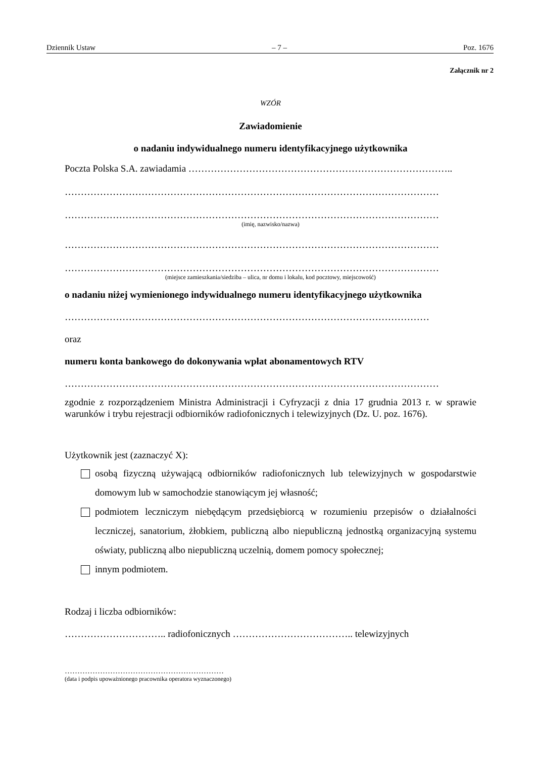Dziennik Ustaw – 7 – Poz. 1676
Załącznik nr 2
WZÓR
Zawiadomienie
o nadaniu indywidualnego numeru identyfikacyjnego użytkownika
Poczta Polska S.A. zawiadamia ………………………………………………………………………..
………………………………………………………………………………………………………
………………………………………………………………………………………………………
(imię, nazwisko/nazwa)
………………………………………………………………………………………………………
………………………………………………………………………………………………………
(miejsce zamieszkania/siedziba – ulica, nr domu i lokalu, kod pocztowy, miejscowość)
o nadaniu niżej wymienionego indywidualnego numeru identyfikacyjnego użytkownika
……………………………………………………………………………………………………
oraz
numeru konta bankowego do dokonywania wpłat abonamentowych RTV
………………………………………………………………………………………………………
zgodnie z rozporządzeniem Ministra Administracji i Cyfryzacji z dnia 17 grudnia 2013 r. w sprawie warunków i trybu rejestracji odbiorników radiofonicznych i telewizyjnych (Dz. U. poz. 1676).
Użytkownik jest (zaznaczyć X):
osobą fizyczną używającą odbiorników radiofonicznych lub telewizyjnych w gospodarstwie domowym lub w samochodzie stanowiącym jej własność;
podmiotem leczniczym niebędącym przedsiębiorcą w rozumieniu przepisów o działalności leczniczej, sanatorium, żłobkiem, publiczną albo niepubliczną jednostką organizacyjną systemu oświaty, publiczną albo niepubliczną uczelnią, domem pomocy społecznej;
innym podmiotem.
Rodzaj i liczba odbiorników:
………………………….. radiofonicznych ……………………………….. telewizyjnych
………………………………………………………
(data i podpis upoważnionego pracownika operatora wyznaczonego)